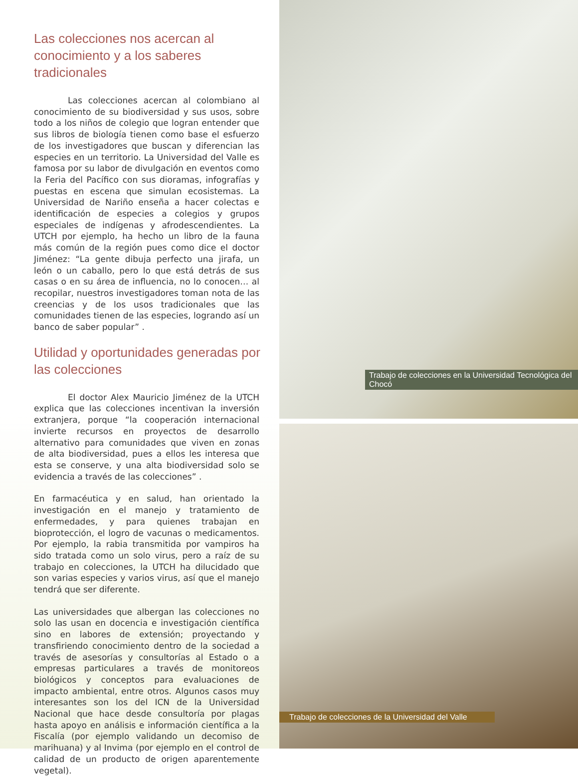Las colecciones nos acercan al conocimiento y a los saberes tradicionales
Las colecciones acercan al colombiano al conocimiento de su biodiversidad y sus usos, sobre todo a los niños de colegio que logran entender que sus libros de biología tienen como base el esfuerzo de los investigadores que buscan y diferencian las especies en un territorio. La Universidad del Valle es famosa por su labor de divulgación en eventos como la Feria del Pacífico con sus dioramas, infografías y puestas en escena que simulan ecosistemas. La Universidad de Nariño enseña a hacer colectas e identificación de especies a colegios y grupos especiales de indígenas y afrodescendientes. La UTCH por ejemplo, ha hecho un libro de la fauna más común de la región pues como dice el doctor Jiménez: “La gente dibuja perfecto una jirafa, un león o un caballo, pero lo que está detrás de sus casas o en su área de influencia, no lo conocen… al recopilar, nuestros investigadores toman nota de las creencias y de los usos tradicionales que las comunidades tienen de las especies, logrando así un banco de saber popular” .
Utilidad y oportunidades generadas por las colecciones
El doctor Alex Mauricio Jiménez de la UTCH explica que las colecciones incentivan la inversión extranjera, porque “la cooperación internacional invierte recursos en proyectos de desarrollo alternativo para comunidades que viven en zonas de alta biodiversidad, pues a ellos les interesa que esta se conserve, y una alta biodiversidad solo se evidencia a través de las colecciones” .
En farmacéutica y en salud, han orientado la investigación en el manejo y tratamiento de enfermedades, y para quienes trabajan en bioprotección, el logro de vacunas o medicamentos. Por ejemplo, la rabia transmitida por vampiros ha sido tratada como un solo virus, pero a raíz de su trabajo en colecciones, la UTCH ha dilucidado que son varias especies y varios virus, así que el manejo tendrá que ser diferente.
Las universidades que albergan las colecciones no solo las usan en docencia e investigación científica sino en labores de extensión; proyectando y transfiriendo conocimiento dentro de la sociedad a través de asesorías y consultorías al Estado o a empresas particulares a través de monitoreos biológicos y conceptos para evaluaciones de impacto ambiental, entre otros. Algunos casos muy interesantes son los del ICN de la Universidad Nacional que hace desde consultoría por plagas hasta apoyo en análisis e información científica a la Fiscalía (por ejemplo validando un decomiso de marihuana) y al Invima (por ejemplo en el control de calidad de un producto de origen aparentemente vegetal).
Trabajo de colecciones en la Universidad Tecnológica del Chocó
Trabajo de colecciones de la Universidad del Valle